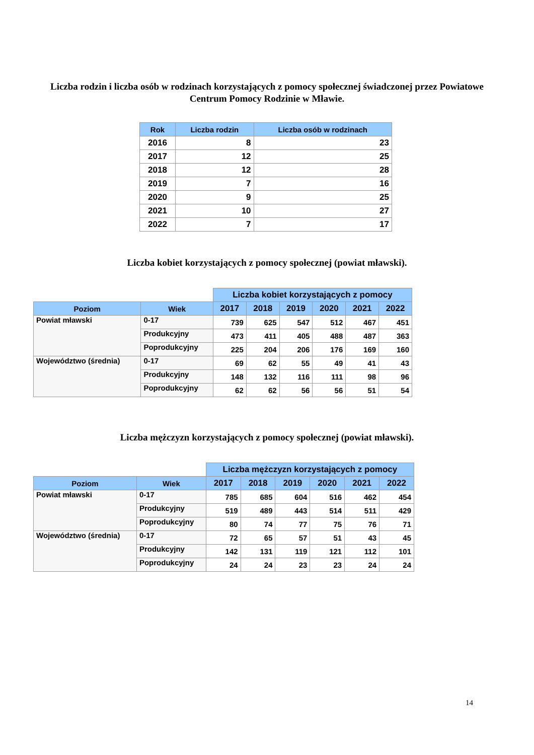Liczba rodzin i liczba osób w rodzinach korzystających z pomocy społecznej świadczonej przez Powiatowe
Centrum Pomocy Rodzinie w Mławie.
| Rok | Liczba rodzin | Liczba osób w rodzinach |
| --- | --- | --- |
| 2016 | 8 | 23 |
| 2017 | 12 | 25 |
| 2018 | 12 | 28 |
| 2019 | 7 | 16 |
| 2020 | 9 | 25 |
| 2021 | 10 | 27 |
| 2022 | 7 | 17 |
Liczba kobiet korzystających z pomocy społecznej (powiat mławski).
| | | Liczba kobiet korzystających z pomocy | | | | | |
| Poziom | Wiek | 2017 | 2018 | 2019 | 2020 | 2021 | 2022 |
| Powiat mławski | 0-17 | 739 | 625 | 547 | 512 | 467 | 451 |
| | Produkcyjny | 473 | 411 | 405 | 488 | 487 | 363 |
| | Poprodukcyjny | 225 | 204 | 206 | 176 | 169 | 160 |
| Województwo (średnia) | 0-17 | 69 | 62 | 55 | 49 | 41 | 43 |
| | Produkcyjny | 148 | 132 | 116 | 111 | 98 | 96 |
| | Poprodukcyjny | 62 | 62 | 56 | 56 | 51 | 54 |
Liczba mężczyzn korzystających z pomocy społecznej (powiat mławski).
| | | Liczba mężczyzn korzystających z pomocy | | | | | |
| Poziom | Wiek | 2017 | 2018 | 2019 | 2020 | 2021 | 2022 |
| Powiat mławski | 0-17 | 785 | 685 | 604 | 516 | 462 | 454 |
| | Produkcyjny | 519 | 489 | 443 | 514 | 511 | 429 |
| | Poprodukcyjny | 80 | 74 | 77 | 75 | 76 | 71 |
| Województwo (średnia) | 0-17 | 72 | 65 | 57 | 51 | 43 | 45 |
| | Produkcyjny | 142 | 131 | 119 | 121 | 112 | 101 |
| | Poprodukcyjny | 24 | 24 | 23 | 23 | 24 | 24 |
14